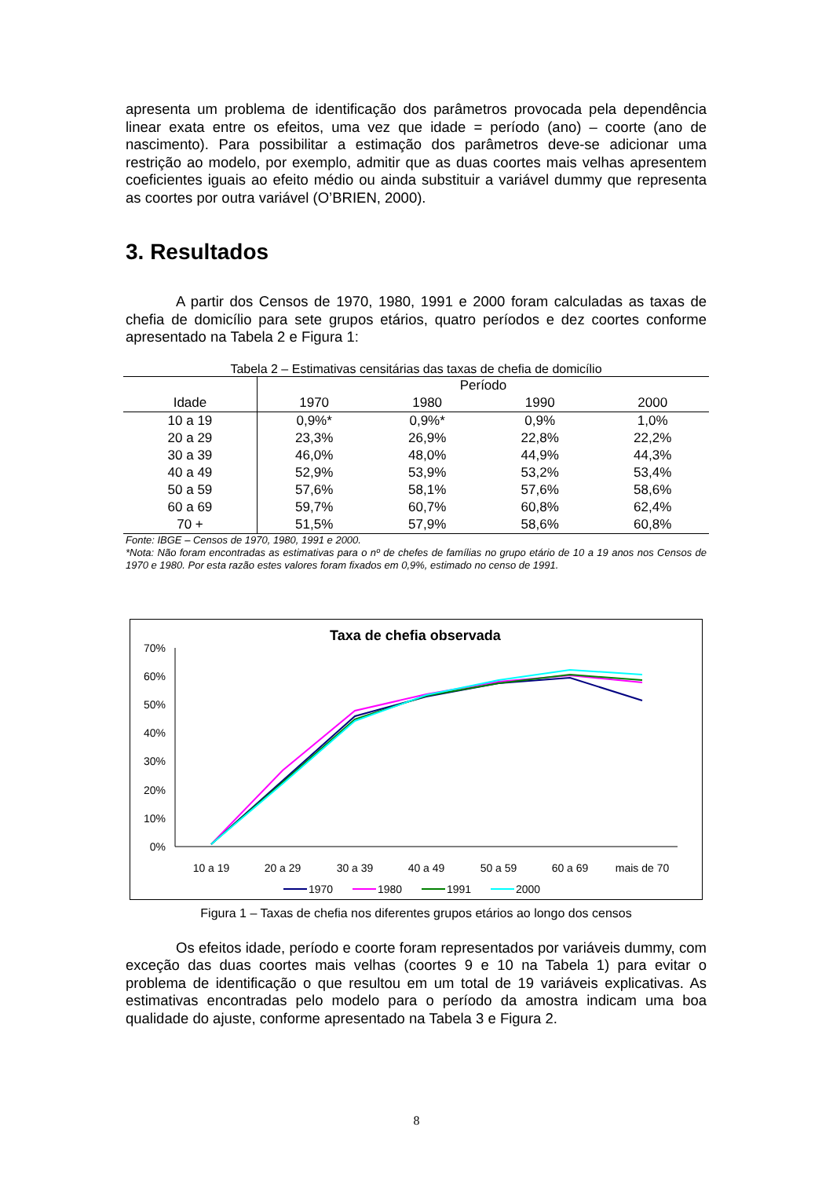apresenta um problema de identificação dos parâmetros provocada pela dependência linear exata entre os efeitos, uma vez que idade = período (ano) – coorte (ano de nascimento). Para possibilitar a estimação dos parâmetros deve-se adicionar uma restrição ao modelo, por exemplo, admitir que as duas coortes mais velhas apresentem coeficientes iguais ao efeito médio ou ainda substituir a variável dummy que representa as coortes por outra variável (O’BRIEN, 2000).
3. Resultados
A partir dos Censos de 1970, 1980, 1991 e 2000 foram calculadas as taxas de chefia de domicílio para sete grupos etários, quatro períodos e dez coortes conforme apresentado na Tabela 2 e Figura 1:
Tabela 2 – Estimativas censitárias das taxas de chefia de domicílio
| | Período | | | |
| --- | --- | --- | --- | --- |
| Idade | 1970 | 1980 | 1990 | 2000 |
| 10 a 19 | 0,9%* | 0,9%* | 0,9% | 1,0% |
| 20 a 29 | 23,3% | 26,9% | 22,8% | 22,2% |
| 30 a 39 | 46,0% | 48,0% | 44,9% | 44,3% |
| 40 a 49 | 52,9% | 53,9% | 53,2% | 53,4% |
| 50 a 59 | 57,6% | 58,1% | 57,6% | 58,6% |
| 60 a 69 | 59,7% | 60,7% | 60,8% | 62,4% |
| 70 + | 51,5% | 57,9% | 58,6% | 60,8% |
Fonte: IBGE – Censos de 1970, 1980, 1991 e 2000.
*Nota: Não foram encontradas as estimativas para o nº de chefes de famílias no grupo etário de 10 a 19 anos nos Censos de 1970 e 1980. Por esta razão estes valores foram fixados em 0,9%, estimado no censo de 1991.
Taxa de chefia observada
70%
60%
50%
40%
30%
20%
10%
0%
10 a 19
20 a 29
30 a 39
40 a 49
50 a 59
60 a 69
mais de 70
1970
1980
1991
2000
Figura 1 – Taxas de chefia nos diferentes grupos etários ao longo dos censos
Os efeitos idade, período e coorte foram representados por variáveis dummy, com exceção das duas coortes mais velhas (coortes 9 e 10 na Tabela 1) para evitar o problema de identificação o que resultou em um total de 19 variáveis explicativas. As estimativas encontradas pelo modelo para o período da amostra indicam uma boa qualidade do ajuste, conforme apresentado na Tabela 3 e Figura 2.
8